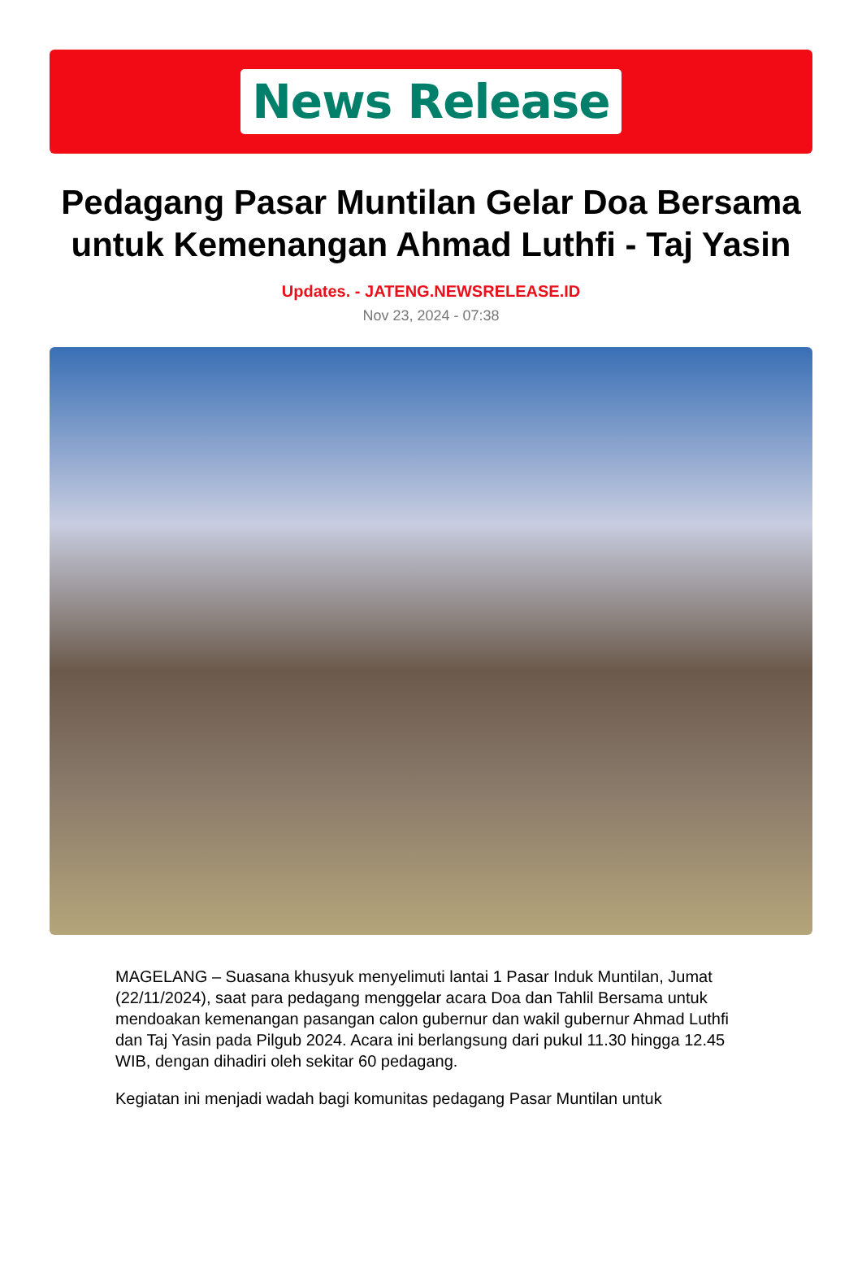News Release
Pedagang Pasar Muntilan Gelar Doa Bersama untuk Kemenangan Ahmad Luthfi - Taj Yasin
Updates. - JATENG.NEWSRELEASE.ID
Nov 23, 2024 - 07:38
MAGELANG – Suasana khusyuk menyelimuti lantai 1 Pasar Induk Muntilan, Jumat (22/11/2024), saat para pedagang menggelar acara Doa dan Tahlil Bersama untuk mendoakan kemenangan pasangan calon gubernur dan wakil gubernur Ahmad Luthfi dan Taj Yasin pada Pilgub 2024. Acara ini berlangsung dari pukul 11.30 hingga 12.45 WIB, dengan dihadiri oleh sekitar 60 pedagang.
Kegiatan ini menjadi wadah bagi komunitas pedagang Pasar Muntilan untuk